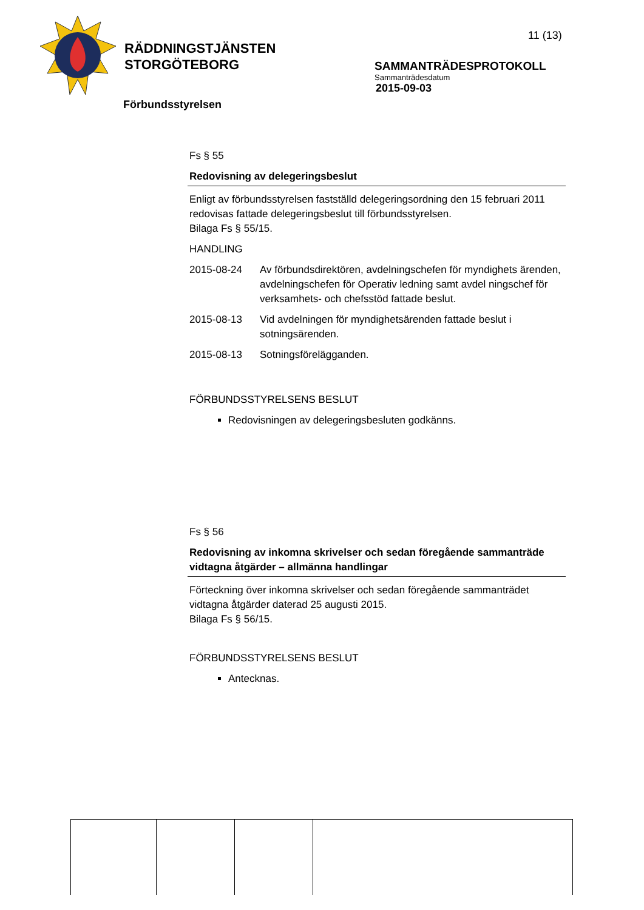RÄDDNINGSTJÄNSTEN
STORGÖTEBORG
11 (13)
SAMMANTRÄDESPROTOKOLL
Sammanträdesdatum
2015-09-03
Förbundsstyrelsen
Fs § 55
Redovisning av delegeringsbeslut
Enligt av förbundsstyrelsen fastställd delegeringsordning den 15 februari 2011 redovisas fattade delegeringsbeslut till förbundsstyrelsen.
Bilaga Fs § 55/15.
HANDLING
| 2015-08-24 | Av förbundsdirektören, avdelningschefen för myndighets ärenden, avdelningschefen för Operativ ledning samt avdel ningschef för verksamhets- och chefsstöd fattade beslut. |
| 2015-08-13 | Vid avdelningen för myndighetsärenden fattade beslut i sotningsärenden. |
| 2015-08-13 | Sotningsförelägganden. |
FÖRBUNDSSTYRELSENS BESLUT
Redovisningen av delegeringsbesluten godkänns.
Fs § 56
Redovisning av inkomna skrivelser och sedan föregående sammanträde vidtagna åtgärder – allmänna handlingar
Förteckning över inkomna skrivelser och sedan föregående sammanträdet vidtagna åtgärder daterad 25 augusti 2015.
Bilaga Fs § 56/15.
FÖRBUNDSSTYRELSENS BESLUT
Antecknas.